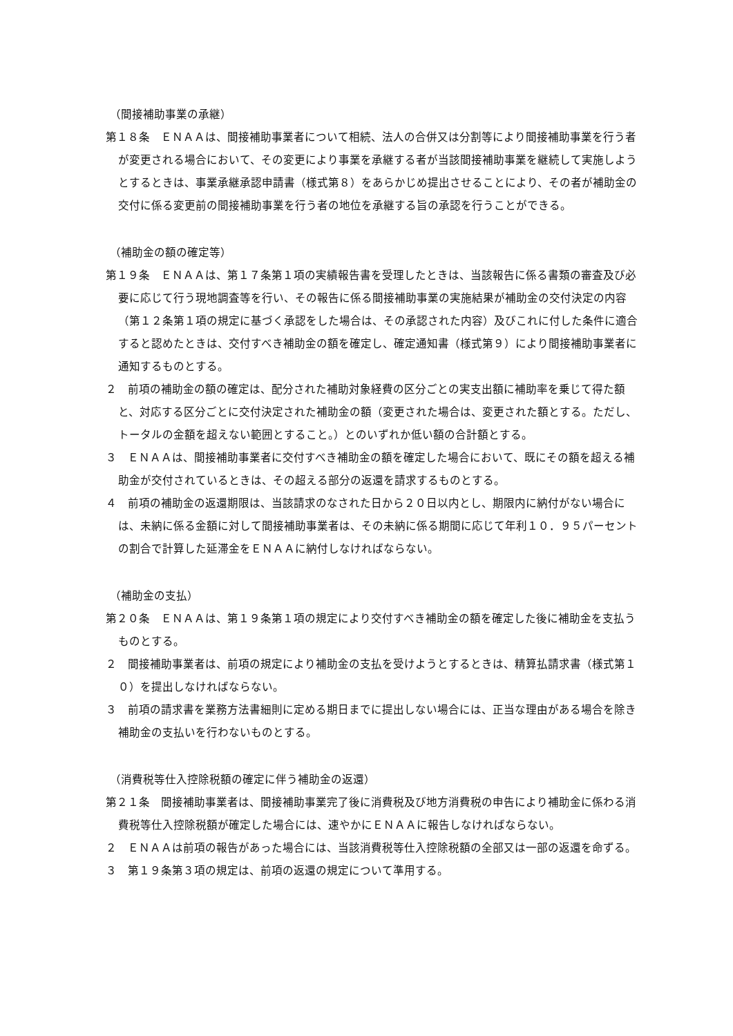（間接補助事業の承継）
第１８条　ＥＮＡＡは、間接補助事業者について相続、法人の合併又は分割等により間接補助事業を行う者が変更される場合において、その変更により事業を承継する者が当該間接補助事業を継続して実施しようとするときは、事業承継承認申請書（様式第８）をあらかじめ提出させることにより、その者が補助金の交付に係る変更前の間接補助事業を行う者の地位を承継する旨の承認を行うことができる。
（補助金の額の確定等）
第１９条　ＥＮＡＡは、第１７条第１項の実績報告書を受理したときは、当該報告に係る書類の審査及び必要に応じて行う現地調査等を行い、その報告に係る間接補助事業の実施結果が補助金の交付決定の内容（第１２条第１項の規定に基づく承認をした場合は、その承認された内容）及びこれに付した条件に適合すると認めたときは、交付すべき補助金の額を確定し、確定通知書（様式第９）により間接補助事業者に通知するものとする。
２　前項の補助金の額の確定は、配分された補助対象経費の区分ごとの実支出額に補助率を乗じて得た額と、対応する区分ごとに交付決定された補助金の額（変更された場合は、変更された額とする。ただし、トータルの金額を超えない範囲とすること。）とのいずれか低い額の合計額とする。
３　ＥＮＡＡは、間接補助事業者に交付すべき補助金の額を確定した場合において、既にその額を超える補助金が交付されているときは、その超える部分の返還を請求するものとする。
４　前項の補助金の返還期限は、当該請求のなされた日から２０日以内とし、期限内に納付がない場合には、未納に係る金額に対して間接補助事業者は、その未納に係る期間に応じて年利１０．９５パーセントの割合で計算した延滞金をＥＮＡＡに納付しなければならない。
（補助金の支払）
第２０条　ＥＮＡＡは、第１９条第１項の規定により交付すべき補助金の額を確定した後に補助金を支払うものとする。
２　間接補助事業者は、前項の規定により補助金の支払を受けようとするときは、精算払請求書（様式第１０）を提出しなければならない。
３　前項の請求書を業務方法書細則に定める期日までに提出しない場合には、正当な理由がある場合を除き補助金の支払いを行わないものとする。
（消費税等仕入控除税額の確定に伴う補助金の返還）
第２１条　間接補助事業者は、間接補助事業完了後に消費税及び地方消費税の申告により補助金に係わる消費税等仕入控除税額が確定した場合には、速やかにＥＮＡＡに報告しなければならない。
２　ＥＮＡＡは前項の報告があった場合には、当該消費税等仕入控除税額の全部又は一部の返還を命ずる。
３　第１９条第３項の規定は、前項の返還の規定について準用する。